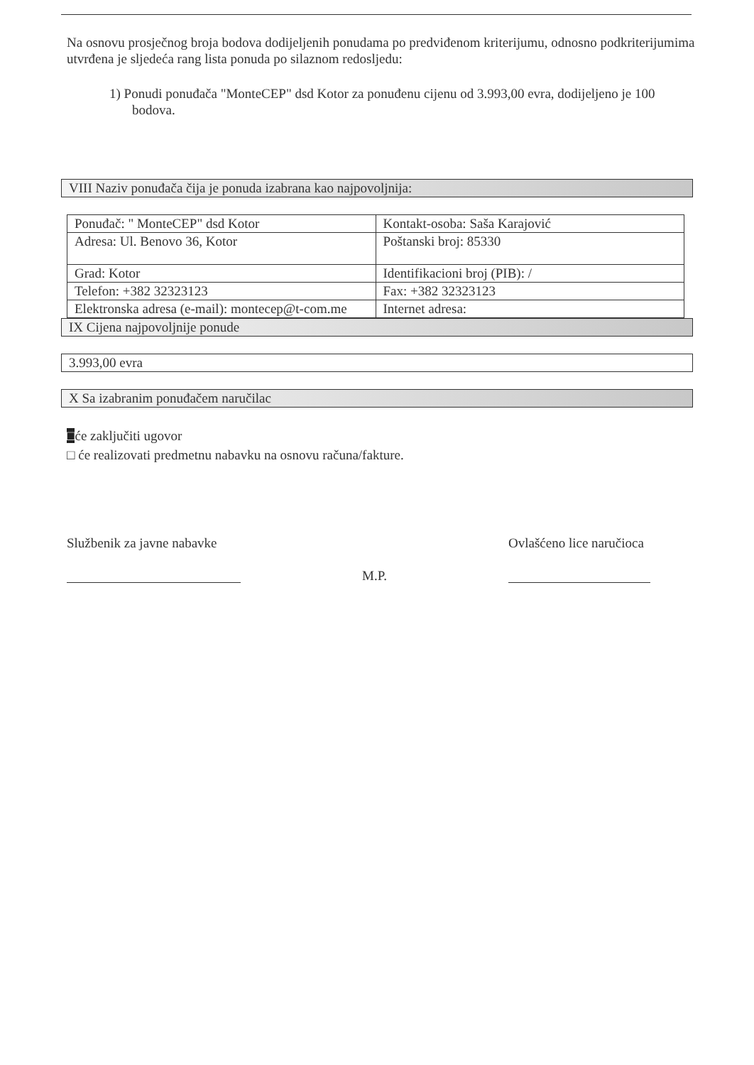Na osnovu prosječnog broja bodova dodijeljenih ponudama po predviđenom kriterijumu, odnosno podkriterijumima utvrđena je sljedeća rang lista ponuda po silaznom redosljedu:
1) Ponudi ponuđača "MonteCEP" dsd Kotor za ponuđenu cijenu od 3.993,00 evra, dodijeljeno je 100 bodova.
VIII Naziv ponuđača čija je ponuda izabrana kao najpovoljnija:
| Ponuđač: " MonteCEP" dsd Kotor | Kontakt-osoba: Saša Karajović |
| Adresa: Ul. Benovo 36, Kotor | Poštanski broj: 85330 |
| Grad: Kotor | Identifikacioni broj (PIB): / |
| Telefon: +382 32323123 | Fax: +382 32323123 |
| Elektronska adresa (e-mail): montecep@t-com.me | Internet adresa: |
IX Cijena najpovoljnije ponude
3.993,00 evra
X Sa izabranim ponuđačem naručilac
□će zaključiti ugovor
□ će realizovati predmetnu nabavku na osnovu računa/fakture.
Službenik za javne nabavke
M.P.
Ovlašćeno lice naručioca